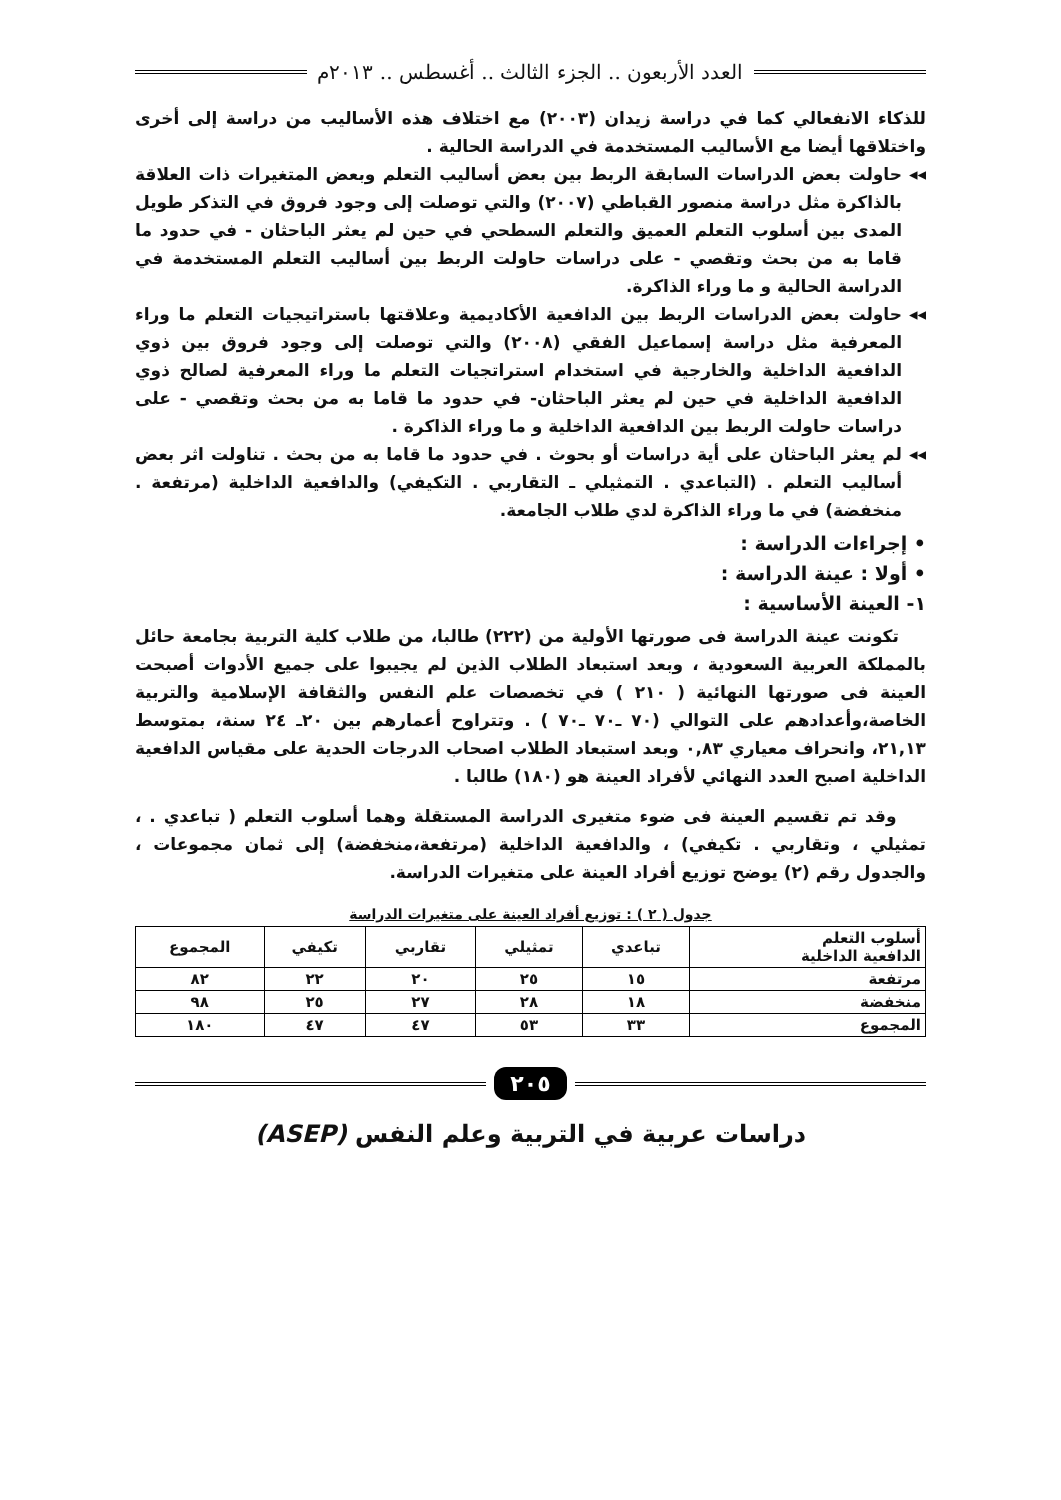العدد الأربعون .. الجزء الثالث .. أغسطس .. ٢٠١٣م
للذكاء الانفعالي كما في دراسة زيدان (٢٠٠٣) مع اختلاف هذه الأساليب من دراسة إلى أخرى واختلاقها أيضا مع الأساليب المستخدمة في الدراسة الحالية .
◂◂ حاولت بعض الدراسات السابقة الربط بين بعض أساليب التعلم وبعض المتغيرات ذات العلاقة بالذاكرة مثل دراسة منصور القباطي (٢٠٠٧) والتي توصلت إلى وجود فروق في التذكر طويل المدى بين أسلوب التعلم العميق والتعلم السطحي في حين لم يعثر الباحثان - في حدود ما قاما به من بحث وتقصي - على دراسات حاولت الربط بين أساليب التعلم المستخدمة في الدراسة الحالية و ما وراء الذاكرة.
◂◂ حاولت بعض الدراسات الربط بين الدافعية الأكاديمية وعلاقتها باستراتيجيات التعلم ما وراء المعرفية مثل دراسة إسماعيل الفقي (٢٠٠٨) والتي توصلت إلى وجود فروق بين ذوي الدافعية الداخلية والخارجية في استخدام استراتجيات التعلم ما وراء المعرفية لصالح ذوي الدافعية الداخلية في حين لم يعثر الباحثان- في حدود ما قاما به من بحث وتقصي - على دراسات حاولت الربط بين الدافعية الداخلية و ما وراء الذاكرة .
◂◂ لم يعثر الباحثان على أية دراسات أو بحوث . في حدود ما قاما به من بحث . تناولت اثر بعض أساليب التعلم . (التباعدي . التمثيلي ـ التقاربي . التكيفي) والدافعية الداخلية (مرتفعة . منخفضة) في ما وراء الذاكرة لدي طلاب الجامعة.
• إجراءات الدراسة :
• أولا : عينة الدراسة :
١- العينة الأساسية :
تكونت عينة الدراسة فى صورتها الأولية من (٢٢٢) طالبا، من طلاب كلية التربية بجامعة حائل بالمملكة العربية السعودية ، وبعد استبعاد الطلاب الذين لم يجيبوا على جميع الأدوات أصبحت العينة فى صورتها النهائية ( ٢١٠ ) في تخصصات علم النفس والثقافة الإسلامية والتربية الخاصة،وأعدادهم على التوالي (٧٠ ـ٧٠ ـ٧٠ ) . وتتراوح أعمارهم بين ٢٠ـ ٢٤ سنة، بمتوسط ٢١,١٣، وانحراف معياري ٠,٨٣ وبعد استبعاد الطلاب اصحاب الدرجات الحدية على مقياس الدافعية الداخلية اصبح العدد النهائي لأفراد العينة هو (١٨٠) طالبا .
وقد تم تقسيم العينة فى ضوء متغيرى الدراسة المستقلة وهما أسلوب التعلم ( تباعدي . ، تمثيلي ، وتقاربي . تكيفي) ، والدافعية الداخلية (مرتفعة،منخفضة) إلى ثمان مجموعات ، والجدول رقم (٢) يوضح توزيع أفراد العينة على متغيرات الدراسة.
جدول ( ٢ ) : توزيع أفراد العينة على متغيرات الدراسة
| أسلوب التعلم الدافعية الداخلية | تباعدي | تمثيلي | تقاربي | تكيفي | المجموع |
| --- | --- | --- | --- | --- | --- |
| مرتفعة | ١٥ | ٢٥ | ٢٠ | ٢٢ | ٨٢ |
| منخفضة | ١٨ | ٢٨ | ٢٧ | ٢٥ | ٩٨ |
| المجموع | ٣٣ | ٥٣ | ٤٧ | ٤٧ | ١٨٠ |
٢٠٥
دراسات عربية في التربية وعلم النفس (ASEP)